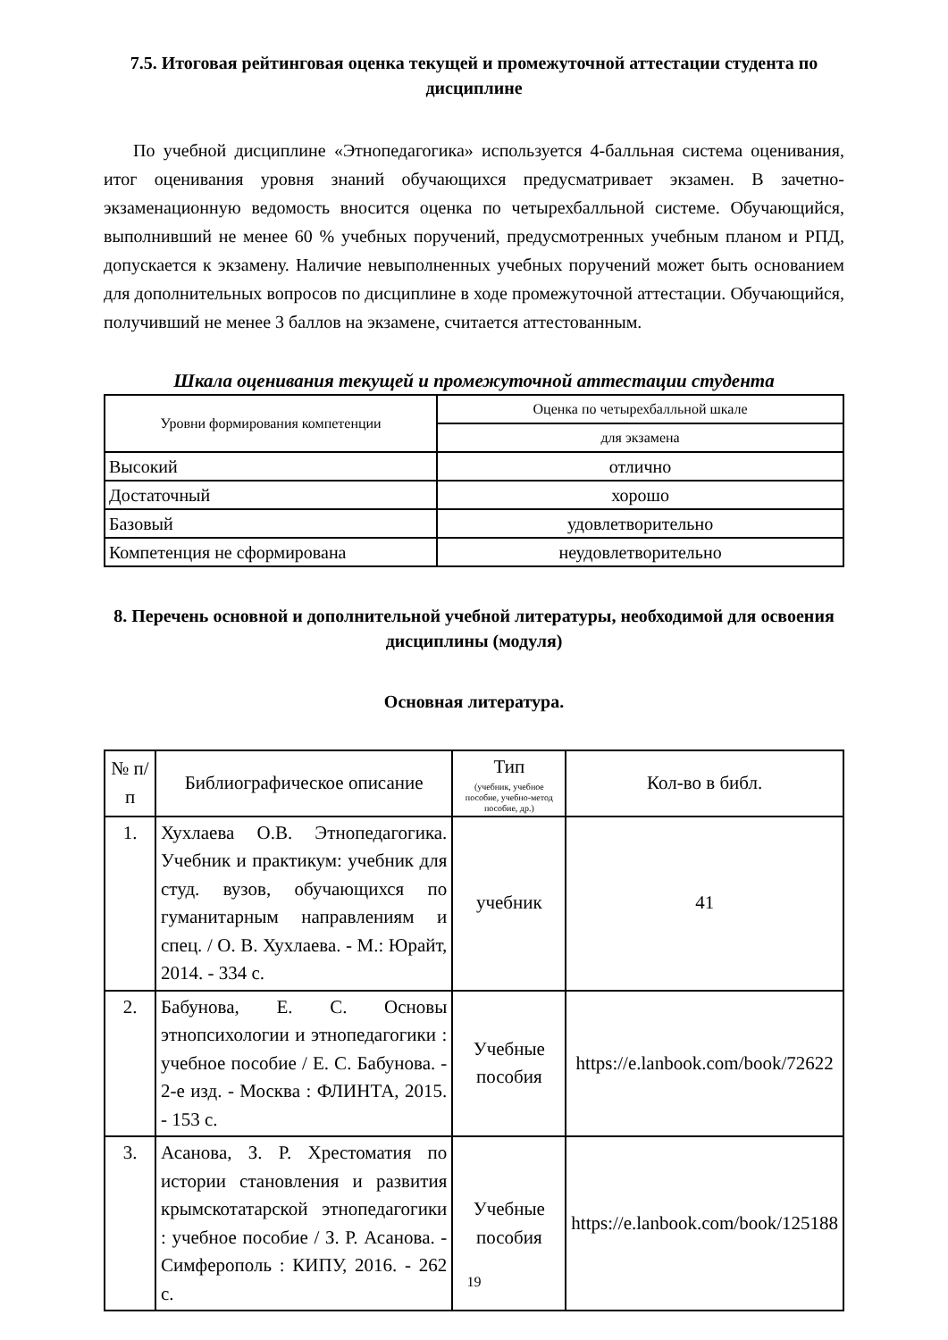7.5. Итоговая рейтинговая оценка текущей и промежуточной аттестации студента по дисциплине
По учебной дисциплине «Этнопедагогика» используется 4-балльная система оценивания, итог оценивания уровня знаний обучающихся предусматривает экзамен. В зачетно-экзаменационную ведомость вносится оценка по четырехбалльной системе. Обучающийся, выполнивший не менее 60 % учебных поручений, предусмотренных учебным планом и РПД, допускается к экзамену. Наличие невыполненных учебных поручений может быть основанием для дополнительных вопросов по дисциплине в ходе промежуточной аттестации. Обучающийся, получивший не менее 3 баллов на экзамене, считается аттестованным.
Шкала оценивания текущей и промежуточной аттестации студента
| Уровни формирования компетенции | Оценка по четырехбалльной шкале |
| --- | --- |
| | для экзамена |
| Высокий | отлично |
| Достаточный | хорошо |
| Базовый | удовлетворительно |
| Компетенция не сформирована | неудовлетворительно |
8. Перечень основной и дополнительной учебной литературы, необходимой для освоения дисциплины (модуля)
Основная литература.
| № п/п | Библиографическое описание | Тип (учебник, учебное пособие, учебно-метод пособие, др.) | Кол-во в библ. |
| --- | --- | --- | --- |
| 1. | Хухлаева О.В. Этнопедагогика. Учебник и практикум: учебник для студ. вузов, обучающихся по гуманитарным направлениям и спец. / О. В. Хухлаева. - М.: Юрайт, 2014. - 334 с. | учебник | 41 |
| 2. | Бабунова, Е. С. Основы этнопсихологии и этнопедагогики : учебное пособие / Е. С. Бабунова. - 2-е изд. - Москва : ФЛИНТА, 2015. - 153 с. | Учебные пособия | https://e.lanbook.com/book/72622 |
| 3. | Асанова, З. Р. Хрестоматия по истории становления и развития крымскотатарской этнопедагогики : учебное пособие / З. Р. Асанова. - Симферополь : КИПУ, 2016. - 262 с. | Учебные пособия | https://e.lanbook.com/book/125188 |
19